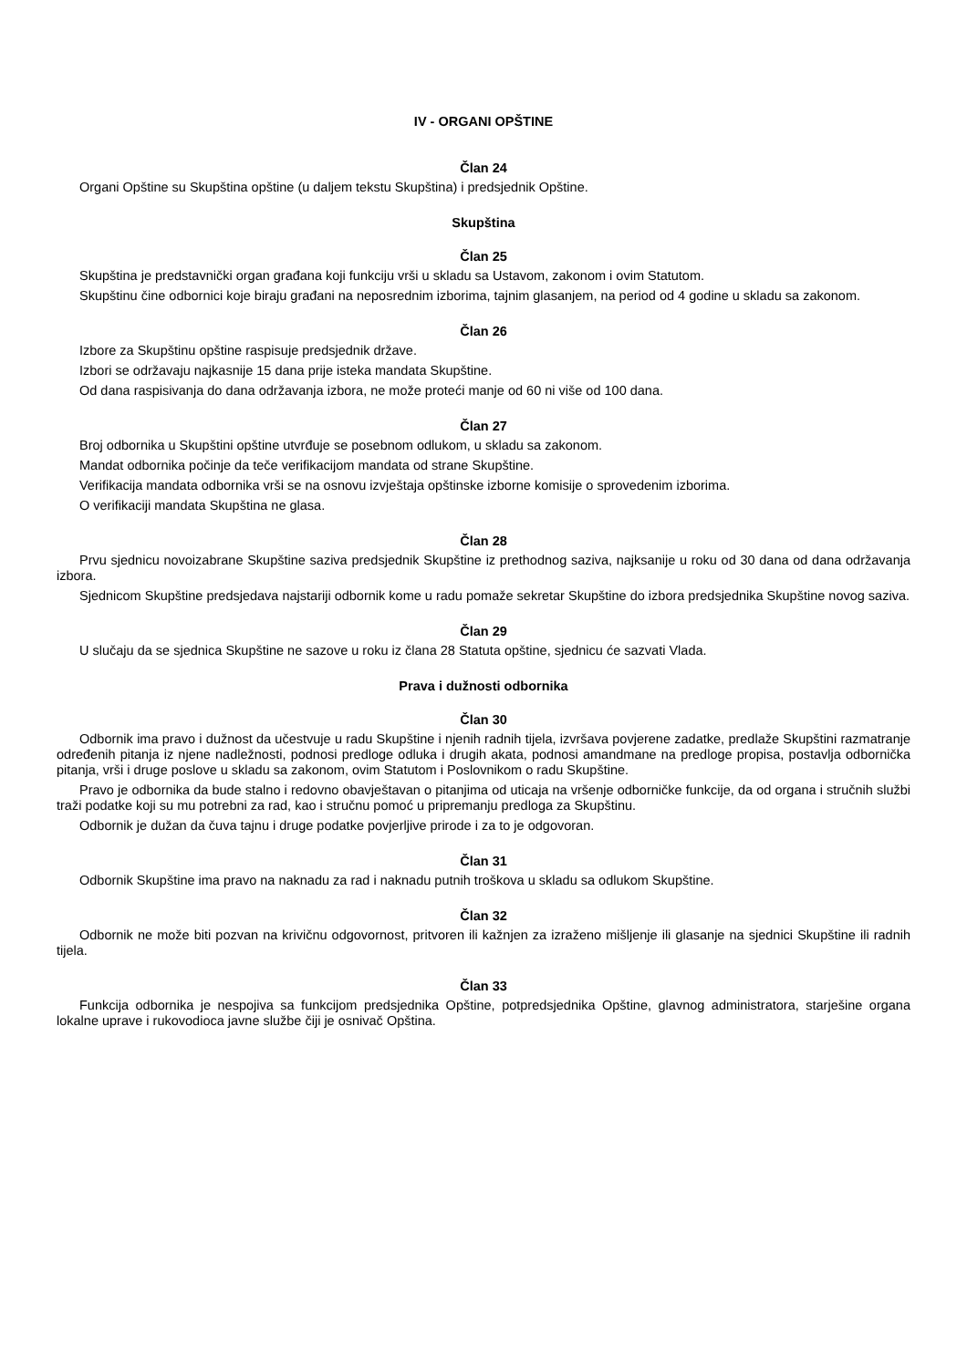IV - ORGANI OPŠTINE
Član 24
Organi Opštine su Skupština opštine (u daljem tekstu Skupština) i predsjednik Opštine.
Skupština
Član 25
Skupština je predstavnički organ građana koji funkciju vrši u skladu sa Ustavom, zakonom i ovim Statutom.
Skupštinu čine odbornici koje biraju građani na neposrednim izborima, tajnim glasanjem, na period od 4 godine u skladu sa zakonom.
Član 26
Izbore za Skupštinu opštine raspisuje predsjednik države.
Izbori se održavaju najkasnije 15 dana prije isteka mandata Skupštine.
Od dana raspisivanja do dana održavanja izbora, ne može proteći manje od 60 ni više od 100 dana.
Član 27
Broj odbornika u Skupštini opštine utvrđuje se posebnom odlukom, u skladu sa zakonom.
Mandat odbornika počinje da teče verifikacijom mandata od strane Skupštine.
Verifikacija mandata odbornika vrši se na osnovu izvještaja opštinske izborne komisije o sprovedenim izborima.
O verifikaciji mandata Skupština ne glasa.
Član 28
Prvu sjednicu novoizabrane Skupštine saziva predsjednik Skupštine iz prethodnog saziva, najksanije u roku od 30 dana od dana održavanja izbora.
Sjednicom Skupštine predsjedava najstariji odbornik kome u radu pomaže sekretar Skupštine do izbora predsjednika Skupštine novog saziva.
Član 29
U slučaju da se sjednica Skupštine ne sazove u roku iz člana 28 Statuta opštine, sjednicu će sazvati Vlada.
Prava i dužnosti odbornika
Član 30
Odbornik ima pravo i dužnost da učestvuje u radu Skupštine i njenih radnih tijela, izvršava povjerene zadatke, predlaže Skupštini razmatranje određenih pitanja iz njene nadležnosti, podnosi predloge odluka i drugih akata, podnosi amandmane na predloge propisa, postavlja odbornička pitanja, vrši i druge poslove u skladu sa zakonom, ovim Statutom i Poslovnikom o radu Skupštine.
Pravo je odbornika da bude stalno i redovno obavještavan o pitanjima od uticaja na vršenje odborničke funkcije, da od organa i stručnih službi traži podatke koji su mu potrebni za rad, kao i stručnu pomoć u pripremanju predloga za Skupštinu.
Odbornik je dužan da čuva tajnu i druge podatke povjerljive prirode i za to je odgovoran.
Član 31
Odbornik Skupštine ima pravo na naknadu za rad i naknadu putnih troškova u skladu sa odlukom Skupštine.
Član 32
Odbornik ne može biti pozvan na krivičnu odgovornost, pritvoren ili kažnjen za izraženo mišljenje ili glasanje na sjednici Skupštine ili radnih tijela.
Član 33
Funkcija odbornika je nespojiva sa funkcijom predsjednika Opštine, potpredsjednika Opštine, glavnog administratora, starješine organa lokalne uprave i rukovodioca javne službe čiji je osnivač Opština.